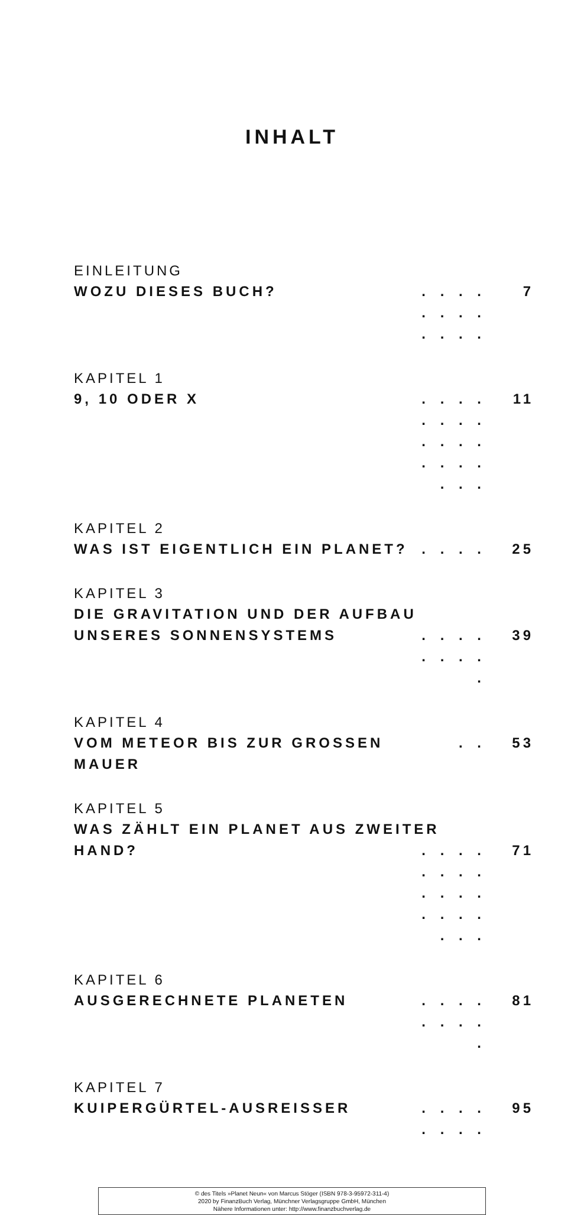INHALT
EINLEITUNG
WOZU DIESES BUCH?. . . . . . . . . . . . 7
KAPITEL 1
9, 10 ODER X. . . . . . . . . . . . . . . . . . . 11
KAPITEL 2
WAS IST EIGENTLICH EIN PLANET?. . . . 25
KAPITEL 3
DIE GRAVITATION UND DER AUFBAU
UNSERES SONNENSYSTEMS. . . . . . . . . 39
KAPITEL 4
VOM METEOR BIS ZUR GROSSEN MAUER. . 53
KAPITEL 5
WAS ZÄHLT EIN PLANET AUS ZWEITER
HAND?. . . . . . . . . . . . . . . . . . . 71
KAPITEL 6
AUSGERECHNETE PLANETEN. . . . . . . . . 81
KAPITEL 7
KUIPERGÜRTEL-AUSREISSER. . . . . . . . 95
© des Titels »Planet Neun« von Marcus Stöger (ISBN 978-3-95972-311-4)
2020 by FinanzBuch Verlag, Münchner Verlagsgruppe GmbH, München
Nähere Informationen unter: http://www.finanzbuchverlag.de